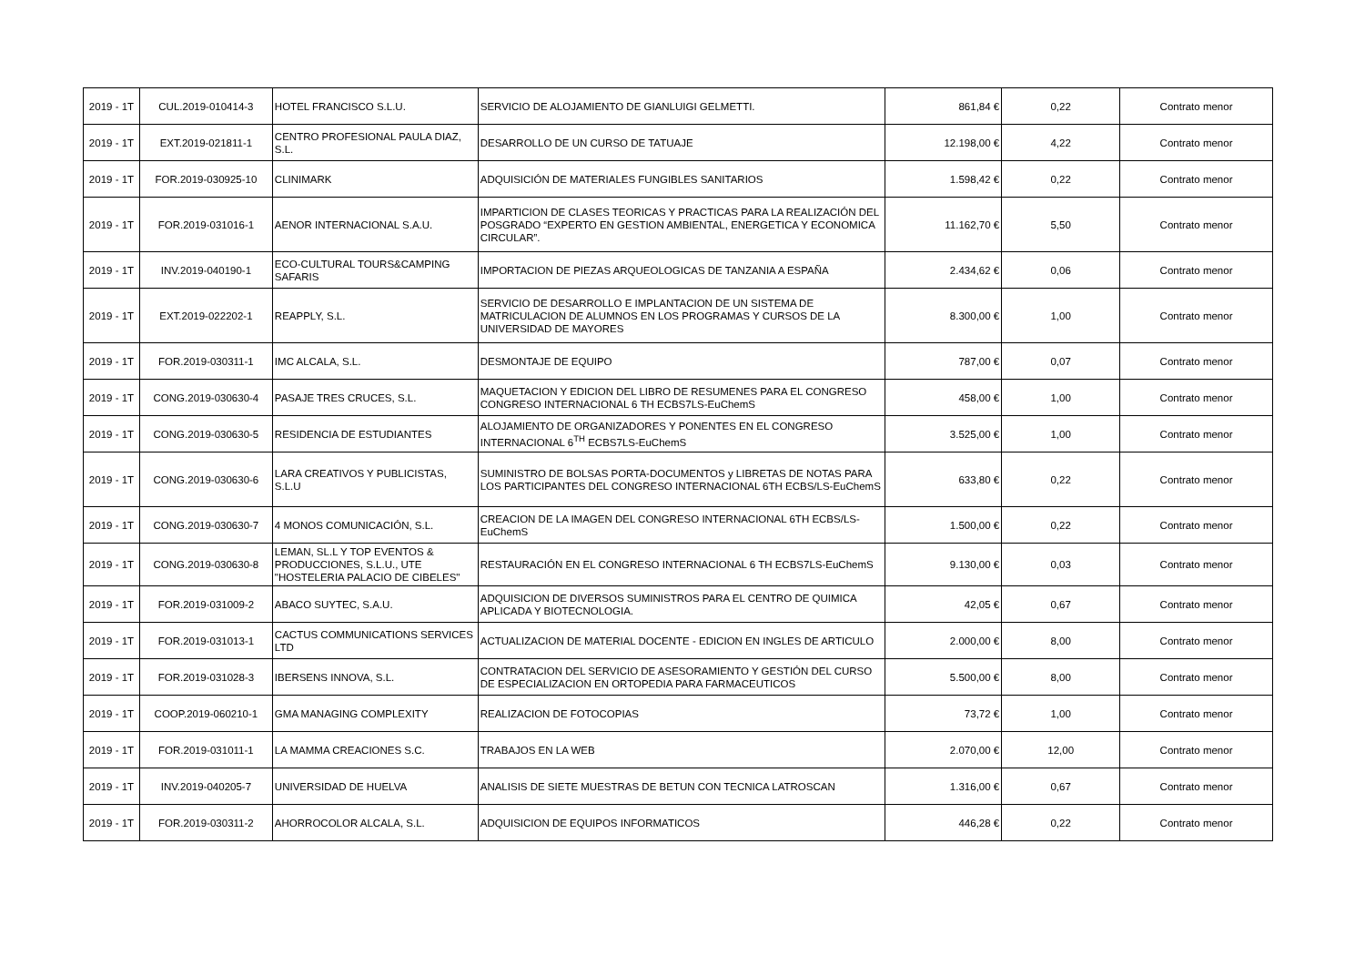| 2019 - 1T | CUL.2019-010414-3 | HOTEL FRANCISCO S.L.U. | SERVICIO DE ALOJAMIENTO DE GIANLUIGI GELMETTI. | 861,84 € | 0,22 | Contrato menor |
| 2019 - 1T | EXT.2019-021811-1 | CENTRO PROFESIONAL PAULA DIAZ, S.L. | DESARROLLO DE UN CURSO DE TATUAJE | 12.198,00 € | 4,22 | Contrato menor |
| 2019 - 1T | FOR.2019-030925-10 | CLINIMARK | ADQUISICIÓN DE MATERIALES FUNGIBLES SANITARIOS | 1.598,42 € | 0,22 | Contrato menor |
| 2019 - 1T | FOR.2019-031016-1 | AENOR INTERNACIONAL S.A.U. | IMPARTICION DE CLASES TEORICAS Y PRACTICAS PARA LA REALIZACIÓN DEL POSGRADO “EXPERTO EN GESTION AMBIENTAL, ENERGETICA Y ECONOMICA CIRCULAR”. | 11.162,70 € | 5,50 | Contrato menor |
| 2019 - 1T | INV.2019-040190-1 | ECO-CULTURAL TOURS&CAMPING SAFARIS | IMPORTACION DE PIEZAS ARQUEOLOGICAS DE TANZANIA A ESPAÑA | 2.434,62 € | 0,06 | Contrato menor |
| 2019 - 1T | EXT.2019-022202-1 | REAPPLY, S.L. | SERVICIO DE DESARROLLO E IMPLANTACION DE UN SISTEMA DE MATRICULACION DE ALUMNOS EN LOS PROGRAMAS Y CURSOS DE LA UNIVERSIDAD DE MAYORES | 8.300,00 € | 1,00 | Contrato menor |
| 2019 - 1T | FOR.2019-030311-1 | IMC ALCALA, S.L. | DESMONTAJE DE EQUIPO | 787,00 € | 0,07 | Contrato menor |
| 2019 - 1T | CONG.2019-030630-4 | PASAJE TRES CRUCES, S.L. | MAQUETACION Y EDICION DEL LIBRO DE RESUMENES PARA EL CONGRESO CONGRESO INTERNACIONAL 6 TH ECBS7LS-EuChemS | 458,00 € | 1,00 | Contrato menor |
| 2019 - 1T | CONG.2019-030630-5 | RESIDENCIA DE ESTUDIANTES | ALOJAMIENTO DE ORGANIZADORES Y PONENTES EN EL CONGRESO INTERNACIONAL 6<sup>TH</sup> ECBS7LS-EuChemS | 3.525,00 € | 1,00 | Contrato menor |
| 2019 - 1T | CONG.2019-030630-6 | LARA CREATIVOS Y PUBLICISTAS, S.L.U | SUMINISTRO DE BOLSAS PORTA-DOCUMENTOS y LIBRETAS DE NOTAS PARA LOS PARTICIPANTES DEL CONGRESO INTERNACIONAL 6TH ECBS/LS-EuChemS | 633,80 € | 0,22 | Contrato menor |
| 2019 - 1T | CONG.2019-030630-7 | 4 MONOS COMUNICACIÓN, S.L. | CREACION DE LA IMAGEN DEL CONGRESO INTERNACIONAL 6TH ECBS/LS-EuChemS | 1.500,00 € | 0,22 | Contrato menor |
| 2019 - 1T | CONG.2019-030630-8 | LEMAN, SL.L Y TOP EVENTOS & PRODUCCIONES, S.L.U., UTE "HOSTELERIA PALACIO DE CIBELES" | RESTAURACIÓN EN EL CONGRESO INTERNACIONAL 6 TH ECBS7LS-EuChemS | 9.130,00 € | 0,03 | Contrato menor |
| 2019 - 1T | FOR.2019-031009-2 | ABACO SUYTEC, S.A.U. | ADQUISICION DE DIVERSOS SUMINISTROS PARA EL CENTRO DE QUIMICA APLICADA Y BIOTECNOLOGIA. | 42,05 € | 0,67 | Contrato menor |
| 2019 - 1T | FOR.2019-031013-1 | CACTUS COMMUNICATIONS SERVICES LTD | ACTUALIZACION DE MATERIAL DOCENTE - EDICION EN INGLES DE ARTICULO | 2.000,00 € | 8,00 | Contrato menor |
| 2019 - 1T | FOR.2019-031028-3 | IBERSENS INNOVA, S.L. | CONTRATACION DEL SERVICIO DE ASESORAMIENTO Y GESTIÓN DEL CURSO DE ESPECIALIZACION EN ORTOPEDIA PARA FARMACEUTICOS | 5.500,00 € | 8,00 | Contrato menor |
| 2019 - 1T | COOP.2019-060210-1 | GMA MANAGING COMPLEXITY | REALIZACION DE FOTOCOPIAS | 73,72 € | 1,00 | Contrato menor |
| 2019 - 1T | FOR.2019-031011-1 | LA MAMMA CREACIONES S.C. | TRABAJOS EN LA WEB | 2.070,00 € | 12,00 | Contrato menor |
| 2019 - 1T | INV.2019-040205-7 | UNIVERSIDAD DE HUELVA | ANALISIS DE SIETE MUESTRAS DE BETUN CON TECNICA LATROSCAN | 1.316,00 € | 0,67 | Contrato menor |
| 2019 - 1T | FOR.2019-030311-2 | AHORROCOLOR ALCALA, S.L. | ADQUISICION DE EQUIPOS INFORMATICOS | 446,28 € | 0,22 | Contrato menor |